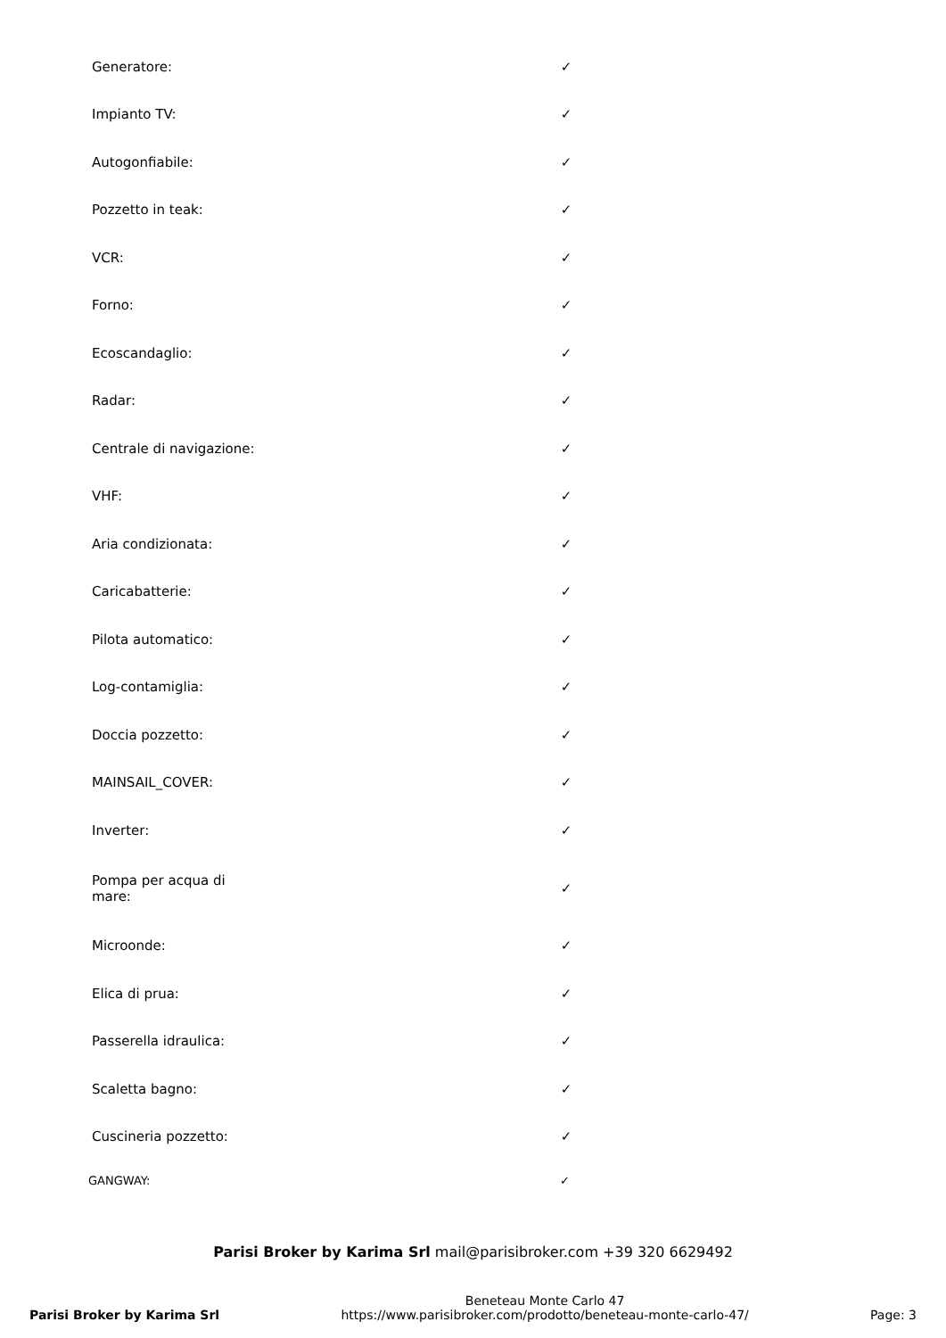| Generatore: | ✓ |
| Impianto TV: | ✓ |
| Autogonfiabile: | ✓ |
| Pozzetto in teak: | ✓ |
| VCR: | ✓ |
| Forno: | ✓ |
| Ecoscandaglio: | ✓ |
| Radar: | ✓ |
| Centrale di navigazione: | ✓ |
| VHF: | ✓ |
| Aria condizionata: | ✓ |
| Caricabatterie: | ✓ |
| Pilota automatico: | ✓ |
| Log-contamiglia: | ✓ |
| Doccia pozzetto: | ✓ |
| MAINSAIL_COVER: | ✓ |
| Inverter: | ✓ |
| Pompa per acqua di mare: | ✓ |
| Microonde: | ✓ |
| Elica di prua: | ✓ |
| Passerella idraulica: | ✓ |
| Scaletta bagno: | ✓ |
| Cuscineria pozzetto: | ✓ |
GANGWAY: ✓
Parisi Broker by Karima Srl mail@parisibroker.com +39 320 6629492
Parisi Broker by Karima Srl
Beneteau Monte Carlo 47
https://www.parisibroker.com/prodotto/beneteau-monte-carlo-47/
Page: 3